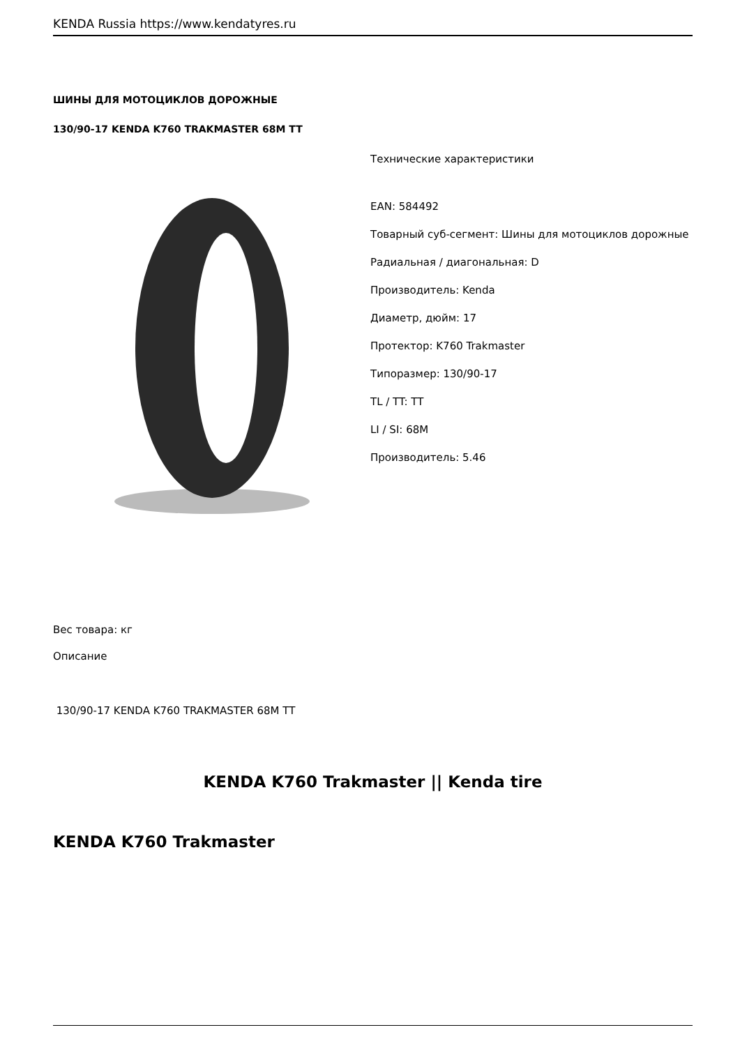KENDA Russia https://www.kendatyres.ru
ШИНЫ ДЛЯ МОТОЦИКЛОВ ДОРОЖНЫЕ
130/90-17 KENDA K760 TRAKMASTER 68M TT
Технические характеристики
EAN: 584492
Товарный суб-сегмент: Шины для мотоциклов дорожные
Радиальная / диагональная: D
Производитель: Kenda
Диаметр, дюйм: 17
Протектор: K760 Trakmaster
Типоразмер: 130/90-17
TL / TT: TT
LI / SI: 68M
Производитель: 5.46
Вес товара: кг
Описание
130/90-17 KENDA K760 TRAKMASTER 68M TT
KENDA K760 Trakmaster || Kenda tire
KENDA K760 Trakmaster